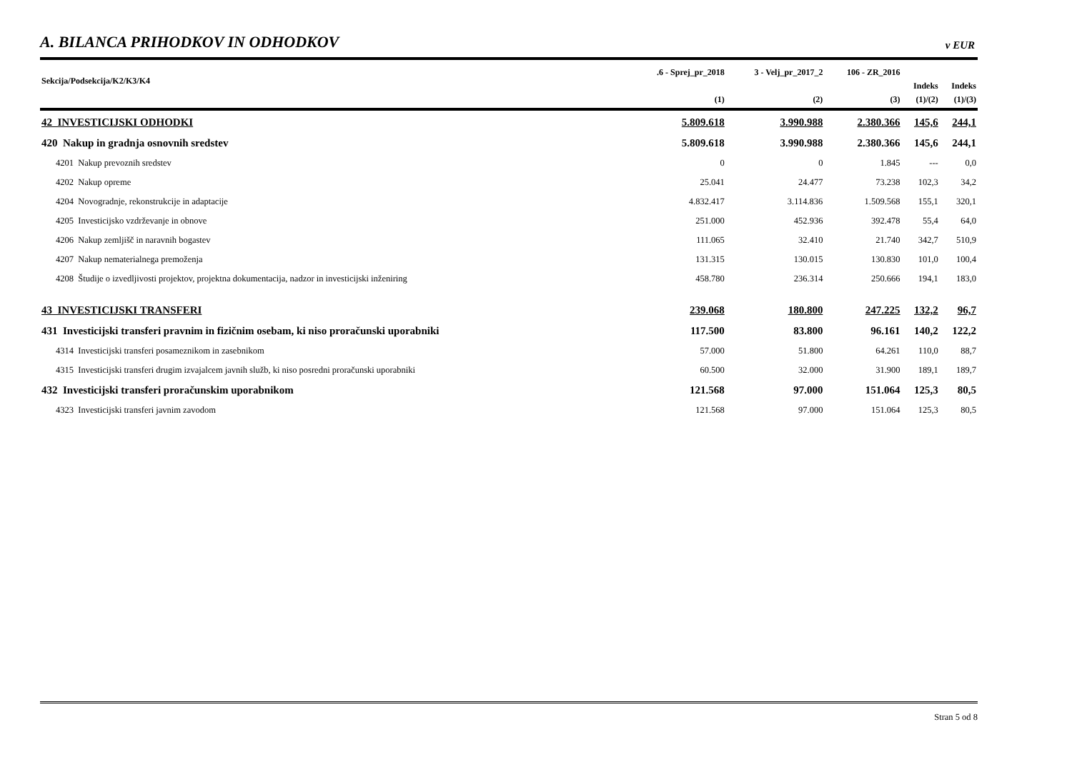A. BILANCA PRIHODKOV IN ODHODKOV
v EUR
| Sekcija/Podsekcija/K2/K3/K4 | .6 - Sprej_pr_2018 | 3 - Velj_pr_2017_2 | 106 - ZR_2016 | | |
| --- | --- | --- | --- | --- | --- |
| | | | | Indeks | Indeks |
| | (1) | (2) | (3) | (1)/(2) | (1)/(3) |
| 42 INVESTICIJSKI ODHODKI | 5.809.618 | 3.990.988 | 2.380.366 | 145,6 | 244,1 |
| 420 Nakup in gradnja osnovnih sredstev | 5.809.618 | 3.990.988 | 2.380.366 | 145,6 | 244,1 |
| 4201 Nakup prevoznih sredstev | 0 | 0 | 1.845 | --- | 0,0 |
| 4202 Nakup opreme | 25.041 | 24.477 | 73.238 | 102,3 | 34,2 |
| 4204 Novogradnje, rekonstrukcije in adaptacije | 4.832.417 | 3.114.836 | 1.509.568 | 155,1 | 320,1 |
| 4205 Investicijsko vzdrževanje in obnove | 251.000 | 452.936 | 392.478 | 55,4 | 64,0 |
| 4206 Nakup zemljišč in naravnih bogastev | 111.065 | 32.410 | 21.740 | 342,7 | 510,9 |
| 4207 Nakup nematerialnega premoženja | 131.315 | 130.015 | 130.830 | 101,0 | 100,4 |
| 4208 Študije o izvedljivosti projektov, projektna dokumentacija, nadzor in investicijski inženiring | 458.780 | 236.314 | 250.666 | 194,1 | 183,0 |
| 43 INVESTICIJSKI TRANSFERI | 239.068 | 180.800 | 247.225 | 132,2 | 96,7 |
| 431 Investicijski transferi pravnim in fizičnim osebam, ki niso proračunski uporabniki | 117.500 | 83.800 | 96.161 | 140,2 | 122,2 |
| 4314 Investicijski transferi posameznikom in zasebnikom | 57.000 | 51.800 | 64.261 | 110,0 | 88,7 |
| 4315 Investicijski transferi drugim izvajalcem javnih služb, ki niso posredni proračunski uporabniki | 60.500 | 32.000 | 31.900 | 189,1 | 189,7 |
| 432 Investicijski transferi proračunskim uporabnikom | 121.568 | 97.000 | 151.064 | 125,3 | 80,5 |
| 4323 Investicijski transferi javnim zavodom | 121.568 | 97.000 | 151.064 | 125,3 | 80,5 |
Stran 5 od 8